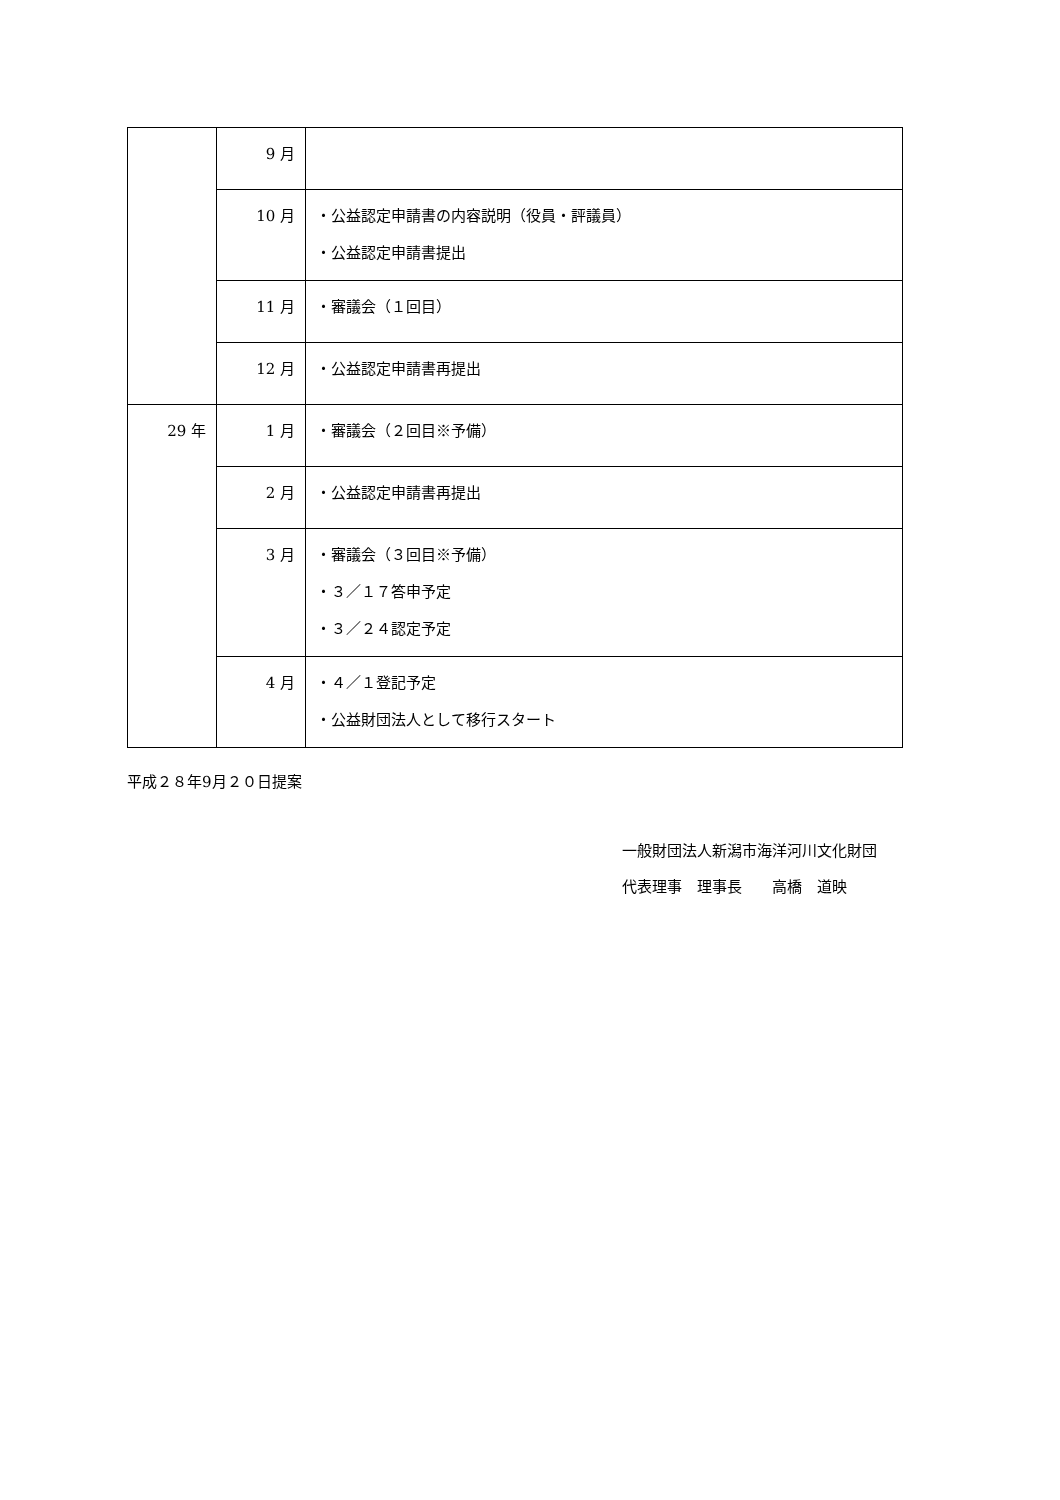| | 9 月 | |
| | 10 月 | ・公益認定申請書の内容説明（役員・評議員） ・公益認定申請書提出 |
| | 11 月 | ・審議会（１回目） |
| | 12 月 | ・公益認定申請書再提出 |
| 29 年 | 1 月 | ・審議会（２回目※予備） |
| | 2 月 | ・公益認定申請書再提出 |
| | 3 月 | ・審議会（３回目※予備） ・３／１７答申予定 ・３／２４認定予定 |
| | 4 月 | ・４／１登記予定 ・公益財団法人として移行スタート |
平成２８年9月２０日提案
一般財団法人新潟市海洋河川文化財団
代表理事　理事長　　高橋　道映